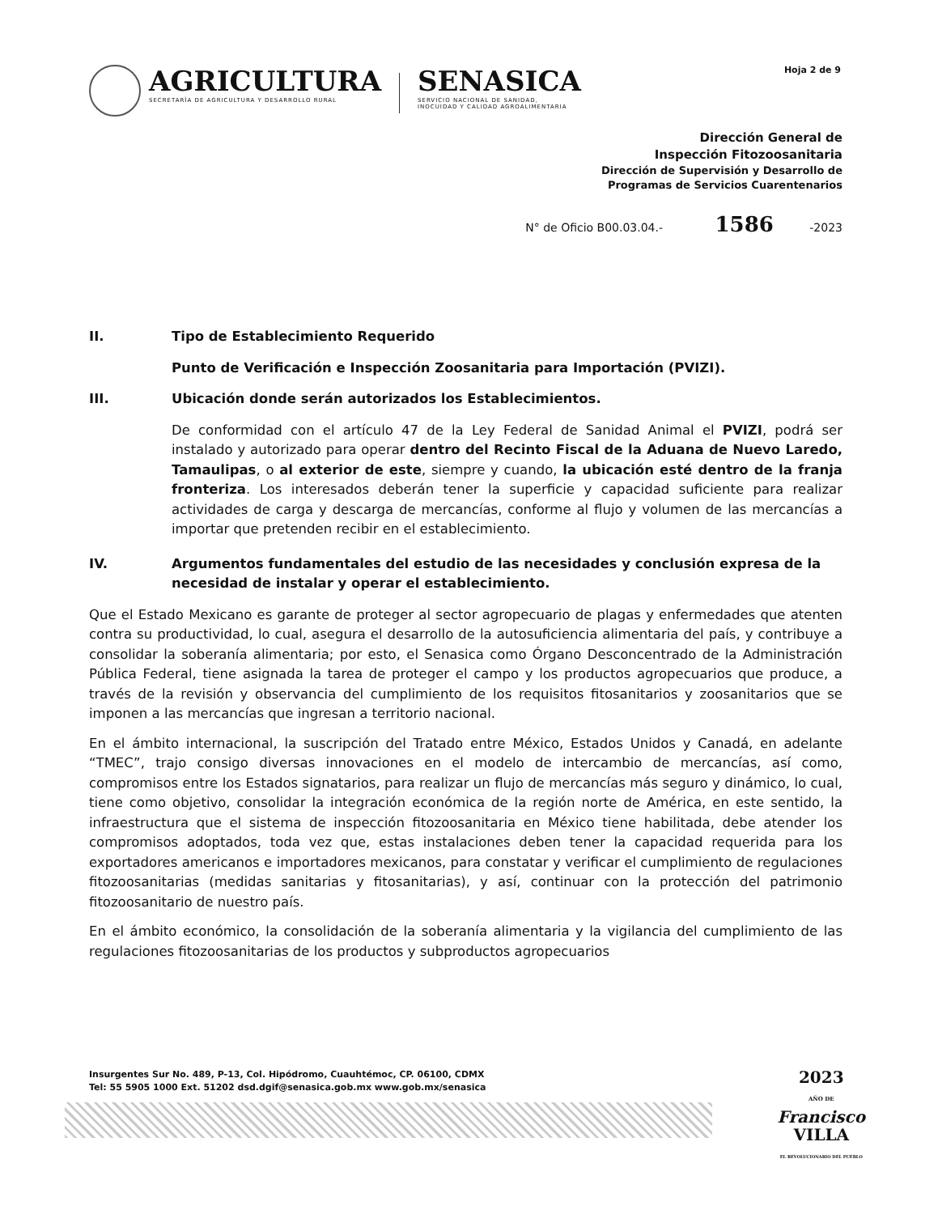AGRICULTURA
SECRETARÍA DE AGRICULTURA Y DESARROLLO RURAL
SENASICA
SERVICIO NACIONAL DE SANIDAD,
INOCUIDAD Y CALIDAD AGROALIMENTARIA
Hoja 2 de 9
Dirección General de
Inspección Fitozoosanitaria
Dirección de Supervisión y Desarrollo de
Programas de Servicios Cuarentenarios
N° de Oficio B00.03.04.- 1586 -2023
II. Tipo de Establecimiento Requerido
Punto de Verificación e Inspección Zoosanitaria para Importación (PVIZI).
III. Ubicación donde serán autorizados los Establecimientos.
De conformidad con el artículo 47 de la Ley Federal de Sanidad Animal el PVIZI, podrá ser instalado y autorizado para operar dentro del Recinto Fiscal de la Aduana de Nuevo Laredo, Tamaulipas, o al exterior de este, siempre y cuando, la ubicación esté dentro de la franja fronteriza. Los interesados deberán tener la superficie y capacidad suficiente para realizar actividades de carga y descarga de mercancías, conforme al flujo y volumen de las mercancías a importar que pretenden recibir en el establecimiento.
IV. Argumentos fundamentales del estudio de las necesidades y conclusión expresa de la necesidad de instalar y operar el establecimiento.
Que el Estado Mexicano es garante de proteger al sector agropecuario de plagas y enfermedades que atenten contra su productividad, lo cual, asegura el desarrollo de la autosuficiencia alimentaria del país, y contribuye a consolidar la soberanía alimentaria; por esto, el Senasica como Órgano Desconcentrado de la Administración Pública Federal, tiene asignada la tarea de proteger el campo y los productos agropecuarios que produce, a través de la revisión y observancia del cumplimiento de los requisitos fitosanitarios y zoosanitarios que se imponen a las mercancías que ingresan a territorio nacional.
En el ámbito internacional, la suscripción del Tratado entre México, Estados Unidos y Canadá, en adelante “TMEC”, trajo consigo diversas innovaciones en el modelo de intercambio de mercancías, así como, compromisos entre los Estados signatarios, para realizar un flujo de mercancías más seguro y dinámico, lo cual, tiene como objetivo, consolidar la integración económica de la región norte de América, en este sentido, la infraestructura que el sistema de inspección fitozoosanitaria en México tiene habilitada, debe atender los compromisos adoptados, toda vez que, estas instalaciones deben tener la capacidad requerida para los exportadores americanos e importadores mexicanos, para constatar y verificar el cumplimiento de regulaciones fitozoosanitarias (medidas sanitarias y fitosanitarias), y así, continuar con la protección del patrimonio fitozoosanitario de nuestro país.
En el ámbito económico, la consolidación de la soberanía alimentaria y la vigilancia del cumplimiento de las regulaciones fitozoosanitarias de los productos y subproductos agropecuarios
Insurgentes Sur No. 489, P-13, Col. Hipódromo, Cuauhtémoc, CP. 06100, CDMX
Tel: 55 5905 1000 Ext. 51202 dsd.dgif@senasica.gob.mx www.gob.mx/senasica
2023
AÑO DE
Francisco
VILLA
EL REVOLUCIONARIO DEL PUEBLO